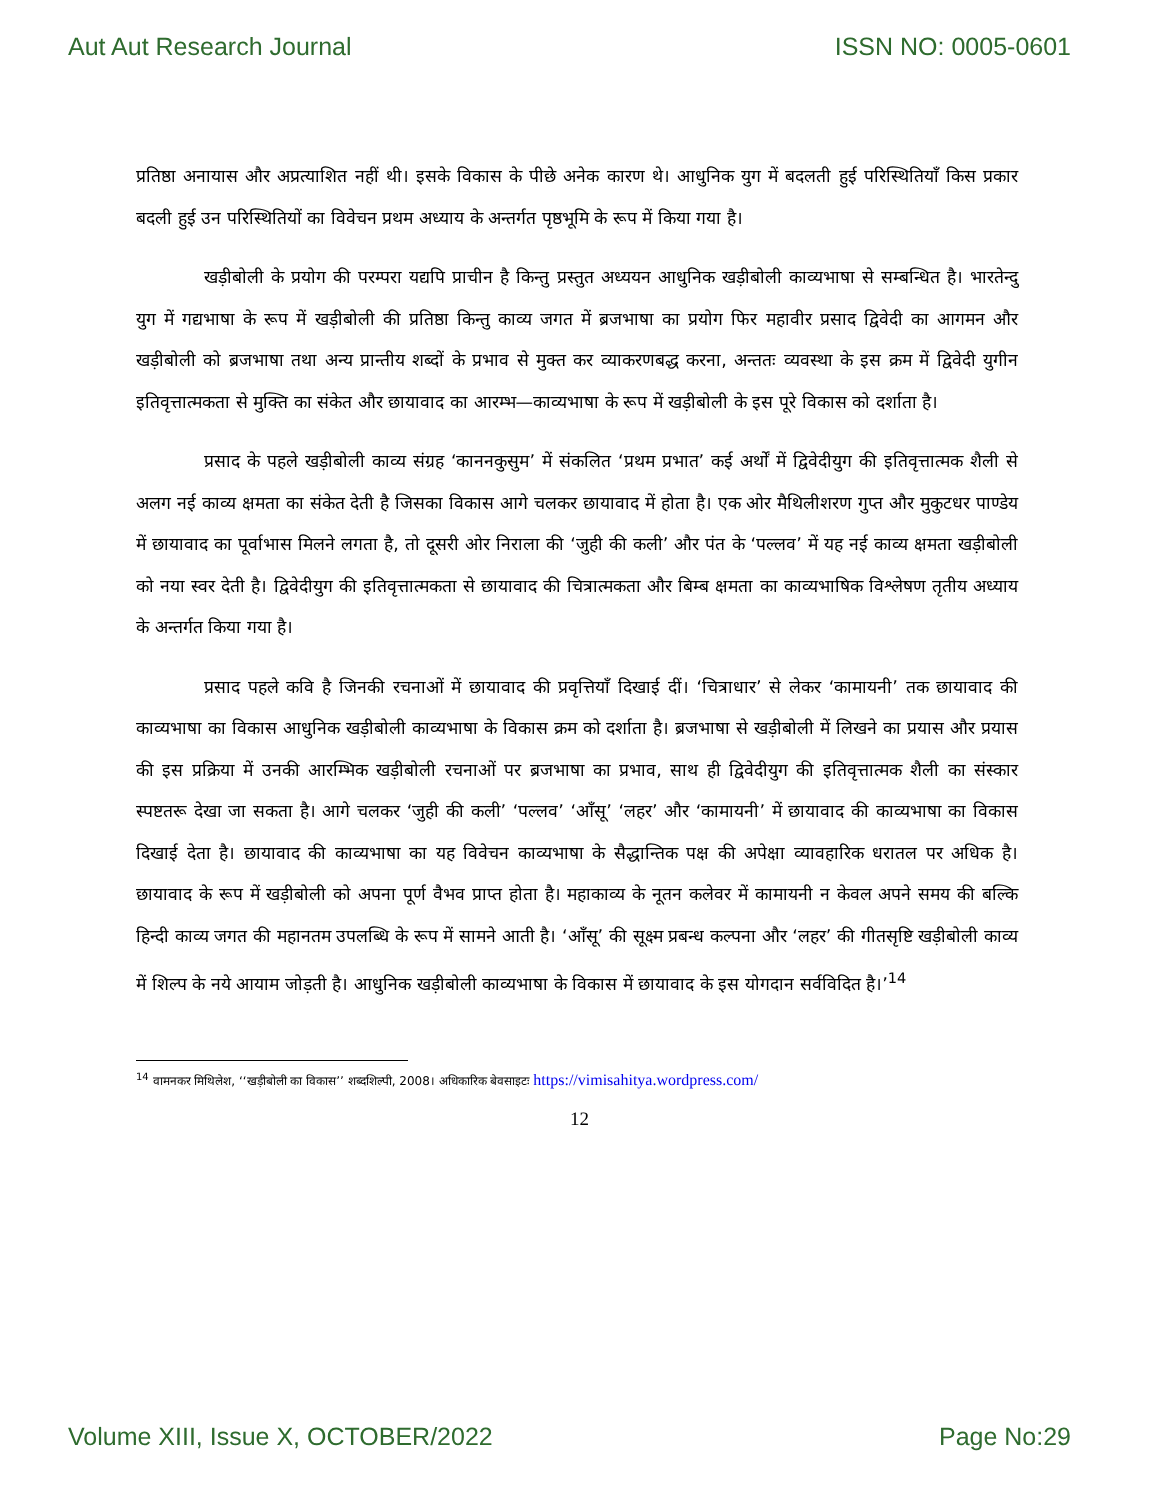Aut Aut Research Journal ISSN NO: 0005-0601
प्रतिष्ठा अनायास और अप्रत्याशित नहीं थी। इसके विकास के पीछे अनेक कारण थे। आधुनिक युग में बदलती हुई परिस्थितियाँ किस प्रकार बदली हुई उन परिस्थितियों का विवेचन प्रथम अध्याय के अन्तर्गत पृष्ठभूमि के रूप में किया गया है।
खड़ीबोली के प्रयोग की परम्परा यद्यपि प्राचीन है किन्तु प्रस्तुत अध्ययन आधुनिक खड़ीबोली काव्यभाषा से सम्बन्धित है। भारतेन्दु युग में गद्यभाषा के रूप में खड़ीबोली की प्रतिष्ठा किन्तु काव्य जगत में ब्रजभाषा का प्रयोग फिर महावीर प्रसाद द्विवेदी का आगमन और खड़ीबोली को ब्रजभाषा तथा अन्य प्रान्तीय शब्दों के प्रभाव से मुक्त कर व्याकरणबद्ध करना, अन्ततः व्यवस्था के इस क्रम में द्विवेदी युगीन इतिवृत्तात्मकता से मुक्ति का संकेत और छायावाद का आरम्भ—काव्यभाषा के रूप में खड़ीबोली के इस पूरे विकास को दर्शाता है।
प्रसाद के पहले खड़ीबोली काव्य संग्रह ‘काननकुसुम’ में संकलित ‘प्रथम प्रभात’ कई अर्थों में द्विवेदीयुग की इतिवृत्तात्मक शैली से अलग नई काव्य क्षमता का संकेत देती है जिसका विकास आगे चलकर छायावाद में होता है। एक ओर मैथिलीशरण गुप्त और मुकुटधर पाण्डेय में छायावाद का पूर्वाभास मिलने लगता है, तो दूसरी ओर निराला की ‘जुही की कली’ और पंत के ‘पल्लव’ में यह नई काव्य क्षमता खड़ीबोली को नया स्वर देती है। द्विवेदीयुग की इतिवृत्तात्मकता से छायावाद की चित्रात्मकता और बिम्ब क्षमता का काव्यभाषिक विश्लेषण तृतीय अध्याय के अन्तर्गत किया गया है।
प्रसाद पहले कवि है जिनकी रचनाओं में छायावाद की प्रवृत्तियाँ दिखाई दीं। ‘चित्राधार’ से लेकर ‘कामायनी’ तक छायावाद की काव्यभाषा का विकास आधुनिक खड़ीबोली काव्यभाषा के विकास क्रम को दर्शाता है। ब्रजभाषा से खड़ीबोली में लिखने का प्रयास और प्रयास की इस प्रक्रिया में उनकी आरम्भिक खड़ीबोली रचनाओं पर ब्रजभाषा का प्रभाव, साथ ही द्विवेदीयुग की इतिवृत्तात्मक शैली का संस्कार स्पष्टतरू देखा जा सकता है। आगे चलकर ‘जुही की कली’ ‘पल्लव’ ‘आँसू’ ‘लहर’ और ‘कामायनी’ में छायावाद की काव्यभाषा का विकास दिखाई देता है। छायावाद की काव्यभाषा का यह विवेचन काव्यभाषा के सैद्धान्तिक पक्ष की अपेक्षा व्यावहारिक धरातल पर अधिक है। छायावाद के रूप में खड़ीबोली को अपना पूर्ण वैभव प्राप्त होता है। महाकाव्य के नूतन कलेवर में कामायनी न केवल अपने समय की बल्कि हिन्दी काव्य जगत की महानतम उपलब्धि के रूप में सामने आती है। ‘आँसू’ की सूक्ष्म प्रबन्ध कल्पना और ‘लहर’ की गीतसृष्टि खड़ीबोली काव्य में शिल्प के नये आयाम जोड़ती है। आधुनिक खड़ीबोली काव्यभाषा के विकास में छायावाद के इस योगदान सर्वविदित है।’<sup>14</sup>
<sup>14</sup> वामनकर मिथिलेश, ‘‘खड़ीबोली का विकास’’ शब्दशिल्पी, 2008। अधिकारिक बेवसाइटः https://vimisahitya.wordpress.com/
12
Volume XIII, Issue X, OCTOBER/2022 Page No:29